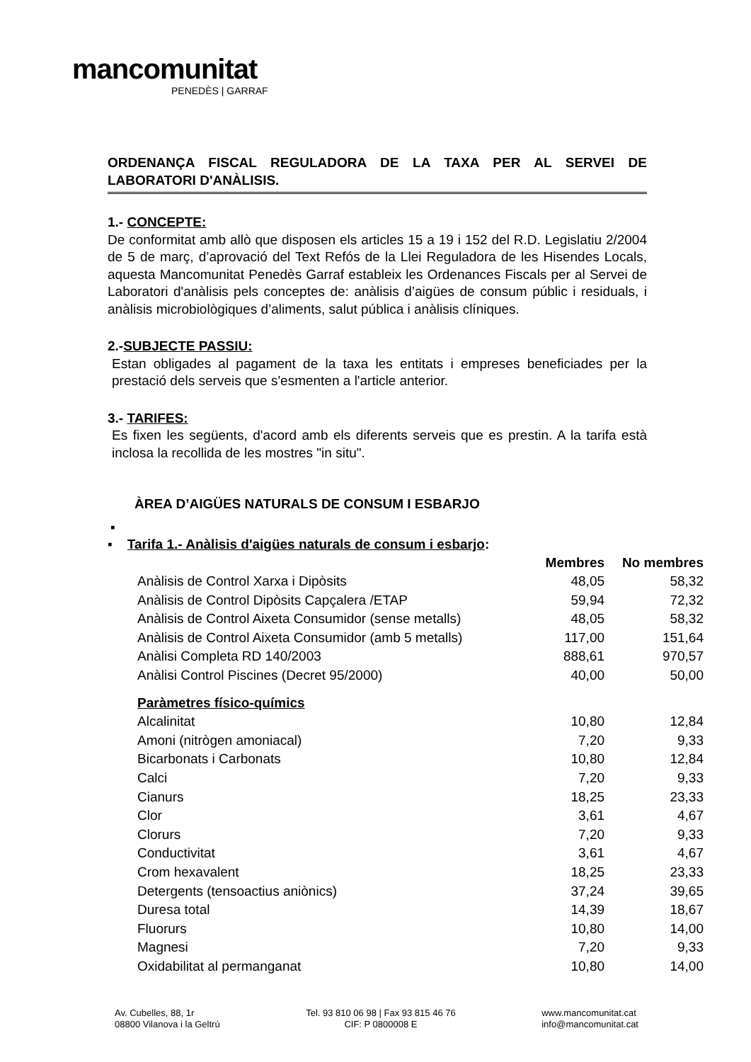mancomunitat
PENEDÈS | GARRAF
ORDENANÇA FISCAL REGULADORA DE LA TAXA PER AL SERVEI DE LABORATORI D'ANÀLISIS.
1.- CONCEPTE:
De conformitat amb allò que disposen els articles 15 a 19 i 152 del R.D. Legislatiu 2/2004 de 5 de març, d’aprovació del Text Refós de la Llei Reguladora de les Hisendes Locals, aquesta Mancomunitat Penedès Garraf estableix les Ordenances Fiscals per al Servei de Laboratori d'anàlisis pels conceptes de: anàlisis d’aigües de consum públic i residuals, i anàlisis microbiològiques d’aliments, salut pública i anàlisis clíniques.
2.-SUBJECTE PASSIU:
Estan obligades al pagament de la taxa les entitats i empreses beneficiades per la prestació dels serveis que s'esmenten a l'article anterior.
3.- TARIFES:
Es fixen les següents, d'acord amb els diferents serveis que es prestin. A la tarifa està inclosa la recollida de les mostres "in situ".
ÀREA D’AIGÜES NATURALS DE CONSUM I ESBARJO
▪
▪ Tarifa 1.- Anàlisis d'aigües naturals de consum i esbarjo:
| | Membres | No membres |
| --- | --- | --- |
| Anàlisis de Control Xarxa i Dipòsits | 48,05 | 58,32 |
| Anàlisis de Control Dipòsits Capçalera /ETAP | 59,94 | 72,32 |
| Anàlisis de Control Aixeta Consumidor (sense metalls) | 48,05 | 58,32 |
| Anàlisis de Control Aixeta Consumidor (amb 5 metalls) | 117,00 | 151,64 |
| Anàlisi Completa RD 140/2003 | 888,61 | 970,57 |
| Anàlisi Control Piscines (Decret 95/2000) | 40,00 | 50,00 |
| Paràmetres físico-químics | | |
| Alcalinitat | 10,80 | 12,84 |
| Amoni (nitrògen amoniacal) | 7,20 | 9,33 |
| Bicarbonats i Carbonats | 10,80 | 12,84 |
| Calci | 7,20 | 9,33 |
| Cianurs | 18,25 | 23,33 |
| Clor | 3,61 | 4,67 |
| Clorurs | 7,20 | 9,33 |
| Conductivitat | 3,61 | 4,67 |
| Crom hexavalent | 18,25 | 23,33 |
| Detergents (tensoactius aniònics) | 37,24 | 39,65 |
| Duresa total | 14,39 | 18,67 |
| Fluorurs | 10,80 | 14,00 |
| Magnesi | 7,20 | 9,33 |
| Oxidabilitat al permanganat | 10,80 | 14,00 |
Av. Cubelles, 88, 1r
08800 Vilanova i la Geltrú
Tel. 93 810 06 98 | Fax 93 815 46 76
CIF: P 0800008 E
www.mancomunitat.cat
info@mancomunitat.cat